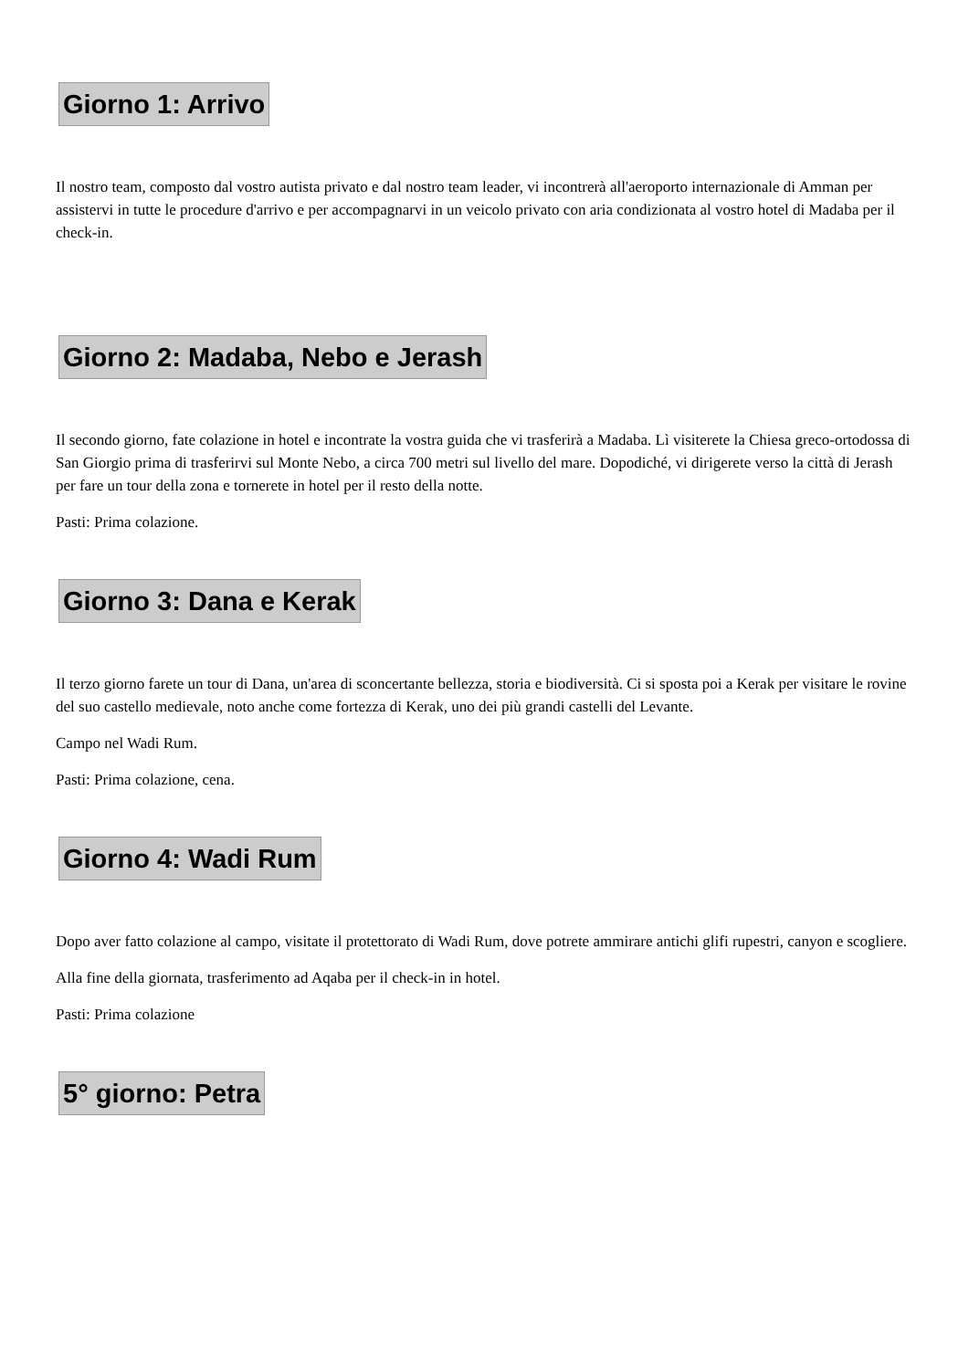Giorno 1: Arrivo
Il nostro team, composto dal vostro autista privato e dal nostro team leader, vi incontrerà all'aeroporto internazionale di Amman per assistervi in tutte le procedure d'arrivo e per accompagnarvi in un veicolo privato con aria condizionata al vostro hotel di Madaba per il check-in.
Giorno 2: Madaba, Nebo e Jerash
Il secondo giorno, fate colazione in hotel e incontrate la vostra guida che vi trasferirà a Madaba. Lì visiterete la Chiesa greco-ortodossa di San Giorgio prima di trasferirvi sul Monte Nebo, a circa 700 metri sul livello del mare. Dopodiché, vi dirigerete verso la città di Jerash per fare un tour della zona e tornerete in hotel per il resto della notte.
Pasti: Prima colazione.
Giorno 3: Dana e Kerak
Il terzo giorno farete un tour di Dana, un'area di sconcertante bellezza, storia e biodiversità. Ci si sposta poi a Kerak per visitare le rovine del suo castello medievale, noto anche come fortezza di Kerak, uno dei più grandi castelli del Levante.
Campo nel Wadi Rum.
Pasti: Prima colazione, cena.
Giorno 4: Wadi Rum
Dopo aver fatto colazione al campo, visitate il protettorato di Wadi Rum, dove potrete ammirare antichi glifi rupestri, canyon e scogliere.
Alla fine della giornata, trasferimento ad Aqaba per il check-in in hotel.
Pasti: Prima colazione
5° giorno: Petra